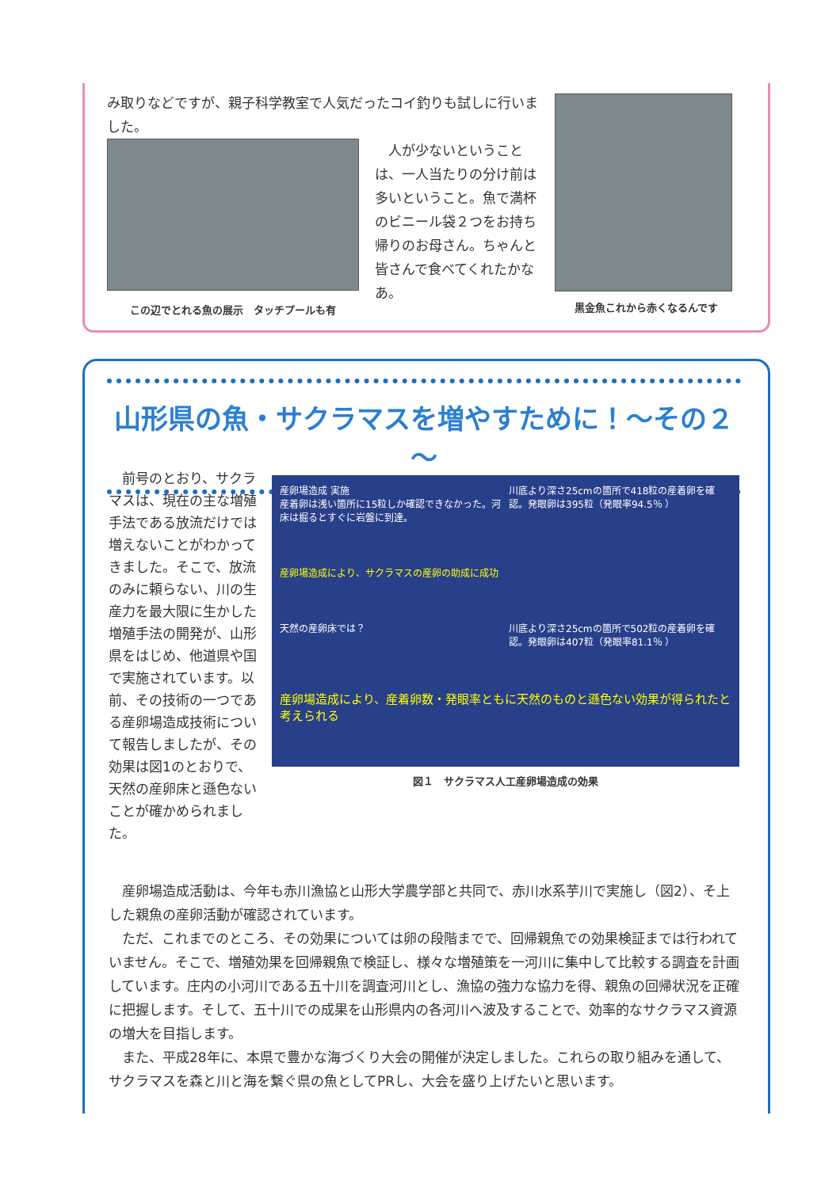み取りなどですが、親子科学教室で人気だったコイ釣りも試しに行いました。
この辺でとれる魚の展示　タッチプールも有
　人が少ないということは、一人当たりの分け前は多いということ。魚で満杯のビニール袋２つをお持ち帰りのお母さん。ちゃんと皆さんで食べてくれたかなあ。
黒金魚これから赤くなるんです
山形県の魚・サクラマスを増やすために！～その２～
　前号のとおり、サクラマスは、現在の主な増殖手法である放流だけでは増えないことがわかってきました。そこで、放流のみに頼らない、川の生産力を最大限に生かした増殖手法の開発が、山形県をはじめ、他道県や国で実施されています。以前、その技術の一つである産卵場造成技術について報告しましたが、その効果は図1のとおりで、天然の産卵床と遜色ないことが確かめられました。
産卵場造成 実施
産着卵は浅い箇所に15粒しか確認できなかった。河床は掘るとすぐに岩盤に到達。
川底より深さ25cmの箇所で418粒の産着卵を確認。発眼卵は395粒（発眼率94.5％ ）
産卵場造成により、サクラマスの産卵の助成に成功
天然の産卵床では？
川底より深さ25cmの箇所で502粒の産着卵を確認。発眼卵は407粒（発眼率81.1％ ）
産卵場造成により、産着卵数・発眼率ともに天然のものと遜色ない効果が得られたと考えられる
図１　サクラマス人工産卵場造成の効果
　産卵場造成活動は、今年も赤川漁協と山形大学農学部と共同で、赤川水系芋川で実施し（図2）、そ上した親魚の産卵活動が確認されています。
　ただ、これまでのところ、その効果については卵の段階までで、回帰親魚での効果検証までは行われていません。そこで、増殖効果を回帰親魚で検証し、様々な増殖策を一河川に集中して比較する調査を計画しています。庄内の小河川である五十川を調査河川とし、漁協の強力な協力を得、親魚の回帰状況を正確に把握します。そして、五十川での成果を山形県内の各河川へ波及することで、効率的なサクラマス資源の増大を目指します。
　また、平成28年に、本県で豊かな海づくり大会の開催が決定しました。これらの取り組みを通して、サクラマスを森と川と海を繋ぐ県の魚としてPRし、大会を盛り上げたいと思います。